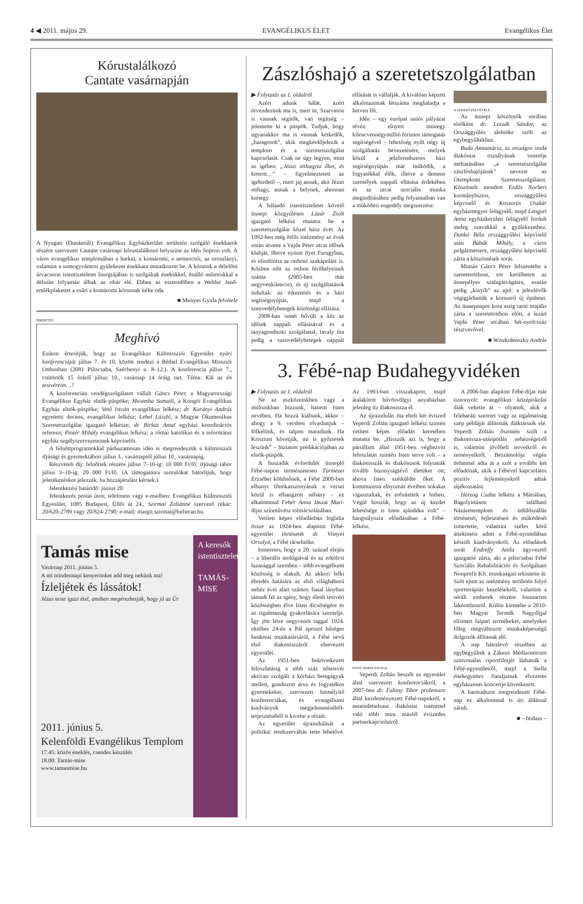4 ◀ 2011. május 29. EVANGÉLIKUS ÉLET Evangélikus Élet
Kórustalálkozó
Cantate vasárnapján
A Nyugati (Dunántúli) Evangélikus Egyházkerület területén szolgáló énekkarok részére szervezett Cantate vasárnapi kórustalálkozó helyszíne az idén Sopron volt. A város evangélikus templomában a harkai, a komáromi, a nemescsói, az oroszlányi, valamint a somogyvámosi gyülekezet énekkara mutatkozott be. A kórusok a délelőtti úrvacsorai istentiszteletet liturgiájában is szolgáltak énekükkel, önálló műsorukkal a délután folyamán álltak az oltár elé. Ebben az esztendőben a Weltler Jenő-emlékplakettet a zsűri a komáromi kórusnak ítélte oda.
■ Menyes Gyula felvétele
HIRDETÉS
Meghívó
Ezúton értesítjük, hogy az Evangélikus Külmissziói Egyesület nyári konferenciáját július 7. és 10. között rendezi a Béthel Evangélikus Missziói Otthonban (2081 Piliscsaba, Széchenyi u. 8–12.). A konferencia július 7., csütörtök 15 órától július 10., vasárnap 14 óráig tart. Téma: Kik az én testvéreim…?
A konferencián vendégszolgálatot vállalt Gáncs Péter, a Magyarországi Evangélikus Egyház elnök-püspöke; Mwamba Sumaili, a Kongói Evangélikus Egyház elnök-püspöke; Vető István evangélikus lelkész; dr. Korányi András egyetemi docens, evangélikus lelkész; Lehel László, a Magyar Ökumenikus Szeretetszolgálat igazgató lelkésze; dr. Birkás Antal egyházi koordinációs referens; Pintér Mihály evangélikus lelkész; a római katolikus és a református egyház segélyszervezeteinek képviselői.
A felnőttprogramokkal párhuzamosan idén is megrendezzük a külmissziói ifjúsági és gyermektábort július 3., vasárnaptól július 10., vasárnapig.
Részvételi díj: felnőttek részére július 7–10-ig: 10 000 Ft/fő; ifjúsági tábor július 3–10-ig: 20 000 Ft/fő. (A támogatásra szorulókat bátorítjuk, hogy jelentkezéskor jelezzék, ha hozzájárulást kérnek.)
Jelentkezési határidő: június 20.
Jelentkezés postai úton, telefonon vagy e-mailben: Evangélikus Külmissziói Egyesület, 1085 Budapest, Üllői út 24., Szirmai Zoltánné szervező titkár: 20/620-2789 vagy 20/824-2790; e-mail: margit.szirmai@lutheran.hu.
Tamás mise
Vasárnap 2011. június 5.
A mi mindennapi kenyerünket add meg nekünk ma!
Ízleljétek és lássátok!
Jézus teste igazi étel, amiben megérezhetjük, hogy jó az Úr
2011. június 5.
Kelenföldi Evangélikus Templom
17.45: közös éneklés, csendes készülés
18.00: Tamás-mise
www.tamasmise.hu
A keresők istentisztelete
TAMÁS-MISE
Zászlóshajó a szeretetszolgálatban
▶ Folytatás az 1. oldalról
Azért adunk hálát, azért örvendezünk ma is, mert itt, Szarvason is vannak segítők, van segítség – jelentette ki a püspök. Tudjuk, hogy ugyanakkor ma is vannak kétkedők, „haragosok”, akik megkérdőjelezik a templom és a szeretetszolgálat kapcsolatát. Csak ne úgy legyen, mint az igében: „Jézus otthagyta őket, és kiment…” – figyelmeztetett az igehirdető –, mert jaj annak, akit Jézus otthagy, annak a helynek, ahonnan kimegy.
A hálaadó istentiszteletet követő ünnepi közgyűlésen Lázár Zsolt igazgató lelkész mutatta be a szeretetszolgálat közel húsz évét. Az 1992-ben még ötfős intézmény az évek során átvette a Vajda Péter utcai idősek klubját, illetve nyitott ilyet Furugyban, és elindította az otthoni szakápolást is. Közben nőtt az otthon férőhelyeinek száma (2005-ben már negyvenkilencre), és új szolgáltatások indultak: az étkeztetés és a házi segítségnyújtás, majd a szenvedélybetegek közösségi ellátása.
2008-ban ismét bővült a kör az idősek nappali ellátásával és a tanyagondnoki szolgálattal, tavaly óta pedig a szenvedélybetegek nappali ellátását is vállalják. A kiválóan képzett alkalmazottak létszáma meghaladja a hetven főt.
Idén – egy európai uniós pályázat révén elnyert mintegy kilencvennégymillió forintos támogatás segítségével – lehetőség nyílt négy új szolgáltatás bevezetésére, melyek közül a jelzőrendszeres házi segítségnyújtás már működik, a fogyatékkal élők, illetve a demens személyek nappali ellátása érdekében és az utcai szociális munka megindításához pedig folyamatban van a működési engedély megszerzése.
A SZERZŐ FELVÉTELE
Az ünnepi köszöntők sorában elsőként dr. Lezsák Sándor, az Országgyűlés alelnöke szólt az egybegyűltekhez.
Buda Annamária, az országos iroda diakóniai osztályának vezetője méltatásában „a szeretetszolgálat zászlóshajójának” nevezte az Ótemplomi Szeretetszolgálatot. Köszöntőt mondott Erdős Norbert kormánybiztos, országgyűlési képviselő és Koszorús Oszkár egyházmegyei felügyelő, majd Lengyel Anna egyházkerületi felügyelő fordult meleg szavakkal a gyülekezethez. Dankó Béla országgyűlési képviselő után Babák Mihály, a város polgármestere, országgyűlési képviselő zárta a köszöntések sorát.
Miután Gáncs Péter felszentelte a szeretetotthont, sor kerülhetett az ünnepélyes szalagátvágásra, ezután pedig „kinyílt” az ajtó: a jelenlévők végigjárhatták a korszerű új épületet. Az ünnepnapot kora estig tartó majális zárta a szeretetotthon előtt, a lezárt Vajda Péter utcában hét-nyolcszáz résztvevővel.
■ Wiszkidenszky András
3. Fébé-nap Budahegyvidéken
▶ Folytatás az 1. oldalról
Ne az eszközeinkben vagy a múltunkban bízzunk, hanem Isten nevében. Ha hozzá kiáltunk, akkor – ahogy a 9. versben olvashatjuk – fölkelünk, és talpon maradunk. Ha Krisztust követjük, mi is győztesek leszünk” – biztatott prédikációjában az elnök-püspök.
A huszadik évfordulót ünneplő Fébé-napon természetesen Túrmezei Erzsébet költőnőnek, a Fébé 2000-ben elhunyt főnökasszonyának a versei közül is elhangzott néhány – ez alkalommal Fehér Anna Jászai Mari-díjas színművész tolmácsolásában.
Vetített képes előadásban foglalta össze az 1924-ben alapított Fébé-egyesület történetét dr. Visnyei Orsolya, a Fébé társelnöke.
Ismeretes, hogy a 20. század elején – a liberális teológiával és az erkölcsi lazasággal szemben – több evangéliumi közösség is alakult. Az akkori lelki ébredés hatására az első világháború nehéz évei alatt számos fiatal lányban támadt fel az igény, hogy életét testvéri közösségben élve Isten dicsőségére és az irgalmasság gyakorlására szentelje. Így jött létre negyvenöt taggal 1924. október 24-én a Pál apostol hűséges kenkreai munkatársáról, a Fébé nevű első diakonisszáról elnevezett egyesület.
Az 1951-ben bekövetkezett feloszlatásig a több száz nőtestvér aktívan szolgált a kórházi betegágyak mellett, gondozott árva és fogyatékos gyermekeket, szervezett hitmélyítő konferenciákat, és evangéliumi kiadványok megjelentetéséből-terjesztéséből is kivette a részét.
Az egyesület újraindulását a politikai rendszerváltás tette lehetővé. Az 1993-ban visszakapott, majd átalakított hűvösvölgyi anyaházban jelenleg tíz diakonissza él.
Az újraindulás óta eltelt két évtized Veperdi Zoltán igazgató lelkész szintén vetített képes előadás keretében mutatta be. „Hisszük azt is, hogy a pártállam által 1951-ben véghezvitt feloszlatás szintén Isten terve volt – a diakonisszák és diakónusok folytatták tovább bizonyságtévő életüket ott, ahova Isten szétküldte őket. A kommunista elnyomás éveiben sokakat vigasztaltak, és erősítettek a hitben. Végül hisszük, hogy az új kezdet lehetősége is Isten ajándéka volt” – hangsúlyozta előadásában a Fébé-lelkész.
FOTÓ: BODA ZSUZSA
Veperdi Zoltán beszélt az egyesület által szervezett konferenciákról, a 2007-ben dr. Fabiny Tibor professzor által kezdeményezett Fébé-napokról, a neuendettelsaui diakóniai intézettel való több mint másfél évtizedes partnerkapcsolatról.
A 2006-ban alapított Fébé-díjat már tizennyolc evangélikus középiskolai diák vehette át – olyanok, akik a felebaráti szeretet vagy az irgalmasság szép példáját állították diáktársaik elé. Veperdi Zoltán őszintén szólt a diakonissza-utánpótlás nehézségeiről is, valamint jövőbeli terveikről és reményeikről. Beszámolója végén örömmel adta át a szót a további két előadónak, akik a Fébével kapcsolatos pozitív fejleményekről adtak tájékoztatást.
Herzog Csaba lelkész a Mátrában, Bagolyirtáson található Názárettemplom és üdülőszállás történetét, fejlesztéseit és működését ismertette, valamint széles körű áttekintést adott a Fébé-nyomdában készült kiadványokról. Az előadások sorát Endreffy Attila ügyvezető igazgatóé zárta, aki a piliscsabai Fébé Szociális Rehabilitációs és Szolgáltató Nonprofit Kft. munkaágait tekintette át. Szót ejtett az intézmény területén folyó sportterápiás kezelésekről, valamint a sérült emberek részére fenntartott lakóotthonról. Külön kiemelte a 2010-ben Magyar Termék Nagydíjjal elismert faipari termékeket, amelyeket főleg megváltozott munkaképességű dolgozók állítanak elő.
A nap hátralevő részében az egybegyűltek a Zákeus Médiacentrum színvonalas riportfilmjét láthatták a Fébé-egyesületről, majd a Stella énekegyüttes fiataljainak élvezetes egyházzenei koncertje következett.
A harmadszor megrendezett Fébé-nap ez alkalommal is úti áldással zárult.
■ – bodazs –